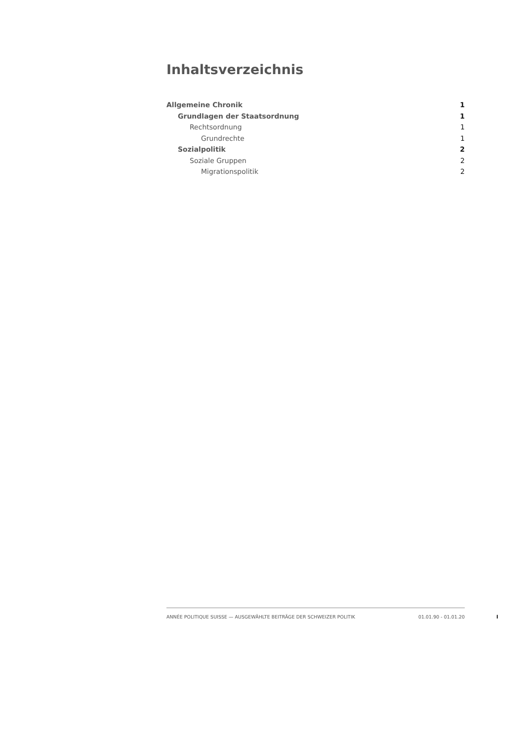Inhaltsverzeichnis
Allgemeine Chronik 1
Grundlagen der Staatsordnung 1
Rechtsordnung 1
Grundrechte 1
Sozialpolitik 2
Soziale Gruppen 2
Migrationspolitik 2
ANNÉE POLITIQUE SUISSE — AUSGEWÄHLTE BEITRÄGE DER SCHWEIZER POLITIK 01.01.90 - 01.01.20
I